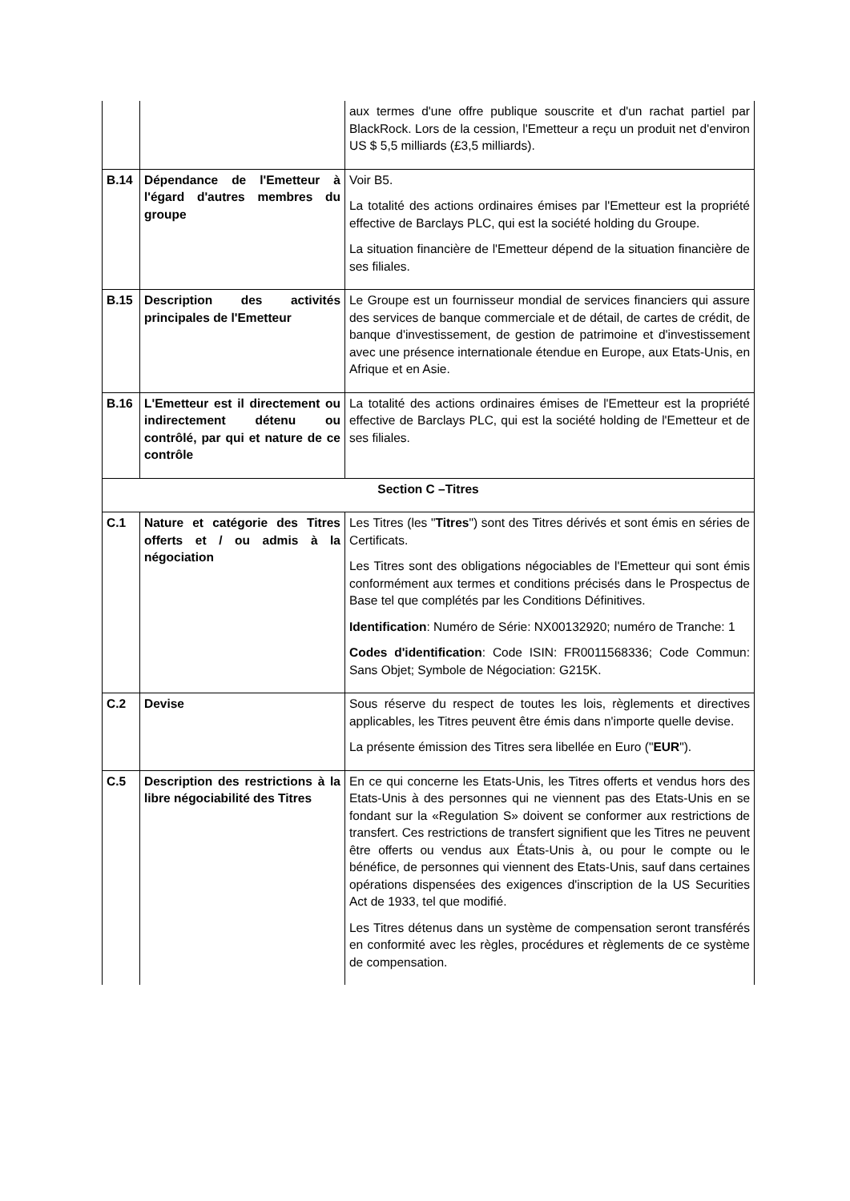| | | aux termes d'une offre publique souscrite et d'un rachat partiel par BlackRock. Lors de la cession, l'Emetteur a reçu un produit net d'environ US $ 5,5 milliards (£3,5 milliards). |
| B.14 | Dépendance de l'Emetteur à l'égard d'autres membres du groupe | Voir B5. La totalité des actions ordinaires émises par l'Emetteur est la propriété effective de Barclays PLC, qui est la société holding du Groupe. La situation financière de l'Emetteur dépend de la situation financière de ses filiales. |
| B.15 | Description des activités principales de l'Emetteur | Le Groupe est un fournisseur mondial de services financiers qui assure des services de banque commerciale et de détail, de cartes de crédit, de banque d'investissement, de gestion de patrimoine et d'investissement avec une présence internationale étendue en Europe, aux Etats-Unis, en Afrique et en Asie. |
| B.16 | L'Emetteur est il directement ou indirectement détenu ou contrôlé, par qui et nature de ce contrôle | La totalité des actions ordinaires émises de l'Emetteur est la propriété effective de Barclays PLC, qui est la société holding de l'Emetteur et de ses filiales. |
| Section C –Titres | | |
| C.1 | Nature et catégorie des Titres offerts et / ou admis à la négociation | Les Titres (les " Titres ") sont des Titres dérivés et sont émis en séries de Certificats. Les Titres sont des obligations négociables de l'Emetteur qui sont émis conformément aux termes et conditions précisés dans le Prospectus de Base tel que complétés par les Conditions Définitives. Identification : Numéro de Série: NX00132920; numéro de Tranche: 1 Codes d'identification : Code ISIN: FR0011568336; Code Commun: Sans Objet; Symbole de Négociation: G215K. |
| C.2 | Devise | Sous réserve du respect de toutes les lois, règlements et directives applicables, les Titres peuvent être émis dans n'importe quelle devise. La présente émission des Titres sera libellée en Euro (" EUR "). |
| C.5 | Description des restrictions à la libre négociabilité des Titres | En ce qui concerne les Etats-Unis, les Titres offerts et vendus hors des Etats-Unis à des personnes qui ne viennent pas des Etats-Unis en se fondant sur la «Regulation S» doivent se conformer aux restrictions de transfert. Ces restrictions de transfert signifient que les Titres ne peuvent être offerts ou vendus aux États-Unis à, ou pour le compte ou le bénéfice, de personnes qui viennent des Etats-Unis, sauf dans certaines opérations dispensées des exigences d'inscription de la US Securities Act de 1933, tel que modifié. Les Titres détenus dans un système de compensation seront transférés en conformité avec les règles, procédures et règlements de ce système de compensation. |